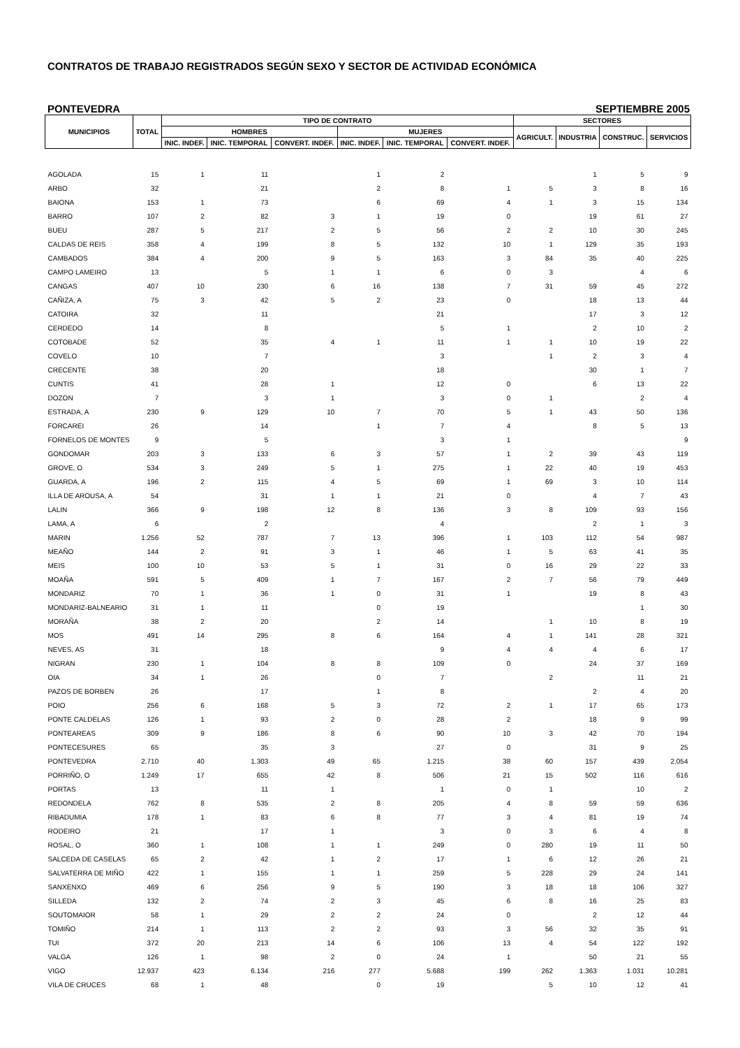CONTRATOS DE TRABAJO REGISTRADOS SEGÚN SEXO Y SECTOR DE ACTIVIDAD ECONÓMICA
PONTEVEDRA SEPTIEMBRE 2005
| MUNICIPIOS | TOTAL | TIPO DE CONTRATO | | | | | | SECTORES | | | |
| --- | --- | --- | --- | --- | --- | --- | --- | --- | --- | --- | --- |
| | | HOMBRES | | | MUJERES | | | AGRICULT. | INDUSTRIA | CONSTRUC. | SERVICIOS |
| | | INIC. INDEF. | INIC. TEMPORAL | CONVERT. INDEF. | INIC. INDEF. | INIC. TEMPORAL | CONVERT. INDEF. | | | | |
| AGOLADA | 15 | 1 | 11 | | 1 | 2 | | | 1 | 5 | 9 |
| ARBO | 32 | | 21 | | 2 | 8 | 1 | 5 | 3 | 8 | 16 |
| BAIONA | 153 | 1 | 73 | | 6 | 69 | 4 | 1 | 3 | 15 | 134 |
| BARRO | 107 | 2 | 82 | 3 | 1 | 19 | 0 | | 19 | 61 | 27 |
| BUEU | 287 | 5 | 217 | 2 | 5 | 56 | 2 | 2 | 10 | 30 | 245 |
| CALDAS DE REIS | 358 | 4 | 199 | 8 | 5 | 132 | 10 | 1 | 129 | 35 | 193 |
| CAMBADOS | 384 | 4 | 200 | 9 | 5 | 163 | 3 | 84 | 35 | 40 | 225 |
| CAMPO LAMEIRO | 13 | | 5 | 1 | 1 | 6 | 0 | 3 | | 4 | 6 |
| CANGAS | 407 | 10 | 230 | 6 | 16 | 138 | 7 | 31 | 59 | 45 | 272 |
| CAÑIZA, A | 75 | 3 | 42 | 5 | 2 | 23 | 0 | | 18 | 13 | 44 |
| CATOIRA | 32 | | 11 | | | 21 | | | 17 | 3 | 12 |
| CERDEDO | 14 | | 8 | | | 5 | 1 | | 2 | 10 | 2 |
| COTOBADE | 52 | | 35 | 4 | 1 | 11 | 1 | 1 | 10 | 19 | 22 |
| COVELO | 10 | | 7 | | | 3 | | 1 | 2 | 3 | 4 |
| CRECENTE | 38 | | 20 | | | 18 | | | 30 | 1 | 7 |
| CUNTIS | 41 | | 28 | 1 | | 12 | 0 | | 6 | 13 | 22 |
| DOZON | 7 | | 3 | 1 | | 3 | 0 | 1 | | 2 | 4 |
| ESTRADA, A | 230 | 9 | 129 | 10 | 7 | 70 | 5 | 1 | 43 | 50 | 136 |
| FORCAREI | 26 | | 14 | | 1 | 7 | 4 | | 8 | 5 | 13 |
| FORNELOS DE MONTES | 9 | | 5 | | | 3 | 1 | | | | 9 |
| GONDOMAR | 203 | 3 | 133 | 6 | 3 | 57 | 1 | 2 | 39 | 43 | 119 |
| GROVE, O | 534 | 3 | 249 | 5 | 1 | 275 | 1 | 22 | 40 | 19 | 453 |
| GUARDA, A | 196 | 2 | 115 | 4 | 5 | 69 | 1 | 69 | 3 | 10 | 114 |
| ILLA DE AROUSA, A | 54 | | 31 | 1 | 1 | 21 | 0 | | 4 | 7 | 43 |
| LALIN | 366 | 9 | 198 | 12 | 8 | 136 | 3 | 8 | 109 | 93 | 156 |
| LAMA, A | 6 | | 2 | | | 4 | | | 2 | 1 | 3 |
| MARIN | 1.256 | 52 | 787 | 7 | 13 | 396 | 1 | 103 | 112 | 54 | 987 |
| MEAÑO | 144 | 2 | 91 | 3 | 1 | 46 | 1 | 5 | 63 | 41 | 35 |
| MEIS | 100 | 10 | 53 | 5 | 1 | 31 | 0 | 16 | 29 | 22 | 33 |
| MOAÑA | 591 | 5 | 409 | 1 | 7 | 167 | 2 | 7 | 56 | 79 | 449 |
| MONDARIZ | 70 | 1 | 36 | 1 | 0 | 31 | 1 | | 19 | 8 | 43 |
| MONDARIZ-BALNEARIO | 31 | 1 | 11 | | 0 | 19 | | | | 1 | 30 |
| MORAÑA | 38 | 2 | 20 | | 2 | 14 | | 1 | 10 | 8 | 19 |
| MOS | 491 | 14 | 295 | 8 | 6 | 164 | 4 | 1 | 141 | 28 | 321 |
| NEVES, AS | 31 | | 18 | | | 9 | 4 | 4 | 4 | 6 | 17 |
| NIGRAN | 230 | 1 | 104 | 8 | 8 | 109 | 0 | | 24 | 37 | 169 |
| OIA | 34 | 1 | 26 | | 0 | 7 | | 2 | | 11 | 21 |
| PAZOS DE BORBEN | 26 | | 17 | | 1 | 8 | | | 2 | 4 | 20 |
| POIO | 256 | 6 | 168 | 5 | 3 | 72 | 2 | 1 | 17 | 65 | 173 |
| PONTE CALDELAS | 126 | 1 | 93 | 2 | 0 | 28 | 2 | | 18 | 9 | 99 |
| PONTEAREAS | 309 | 9 | 186 | 8 | 6 | 90 | 10 | 3 | 42 | 70 | 194 |
| PONTECESURES | 65 | | 35 | 3 | | 27 | 0 | | 31 | 9 | 25 |
| PONTEVEDRA | 2.710 | 40 | 1.303 | 49 | 65 | 1.215 | 38 | 60 | 157 | 439 | 2.054 |
| PORRIÑO, O | 1.249 | 17 | 655 | 42 | 8 | 506 | 21 | 15 | 502 | 116 | 616 |
| PORTAS | 13 | | 11 | 1 | | 1 | 0 | 1 | | 10 | 2 |
| REDONDELA | 762 | 8 | 535 | 2 | 8 | 205 | 4 | 8 | 59 | 59 | 636 |
| RIBADUMIA | 178 | 1 | 83 | 6 | 8 | 77 | 3 | 4 | 81 | 19 | 74 |
| RODEIRO | 21 | | 17 | 1 | | 3 | 0 | 3 | 6 | 4 | 8 |
| ROSAL, O | 360 | 1 | 108 | 1 | 1 | 249 | 0 | 280 | 19 | 11 | 50 |
| SALCEDA DE CASELAS | 65 | 2 | 42 | 1 | 2 | 17 | 1 | 6 | 12 | 26 | 21 |
| SALVATERRA DE MIÑO | 422 | 1 | 155 | 1 | 1 | 259 | 5 | 228 | 29 | 24 | 141 |
| SANXENXO | 469 | 6 | 256 | 9 | 5 | 190 | 3 | 18 | 18 | 106 | 327 |
| SILLEDA | 132 | 2 | 74 | 2 | 3 | 45 | 6 | 8 | 16 | 25 | 83 |
| SOUTOMAIOR | 58 | 1 | 29 | 2 | 2 | 24 | 0 | | 2 | 12 | 44 |
| TOMIÑO | 214 | 1 | 113 | 2 | 2 | 93 | 3 | 56 | 32 | 35 | 91 |
| TUI | 372 | 20 | 213 | 14 | 6 | 106 | 13 | 4 | 54 | 122 | 192 |
| VALGA | 126 | 1 | 98 | 2 | 0 | 24 | 1 | | 50 | 21 | 55 |
| VIGO | 12.937 | 423 | 6.134 | 216 | 277 | 5.688 | 199 | 262 | 1.363 | 1.031 | 10.281 |
| VILA DE CRUCES | 68 | 1 | 48 | | 0 | 19 | | 5 | 10 | 12 | 41 |